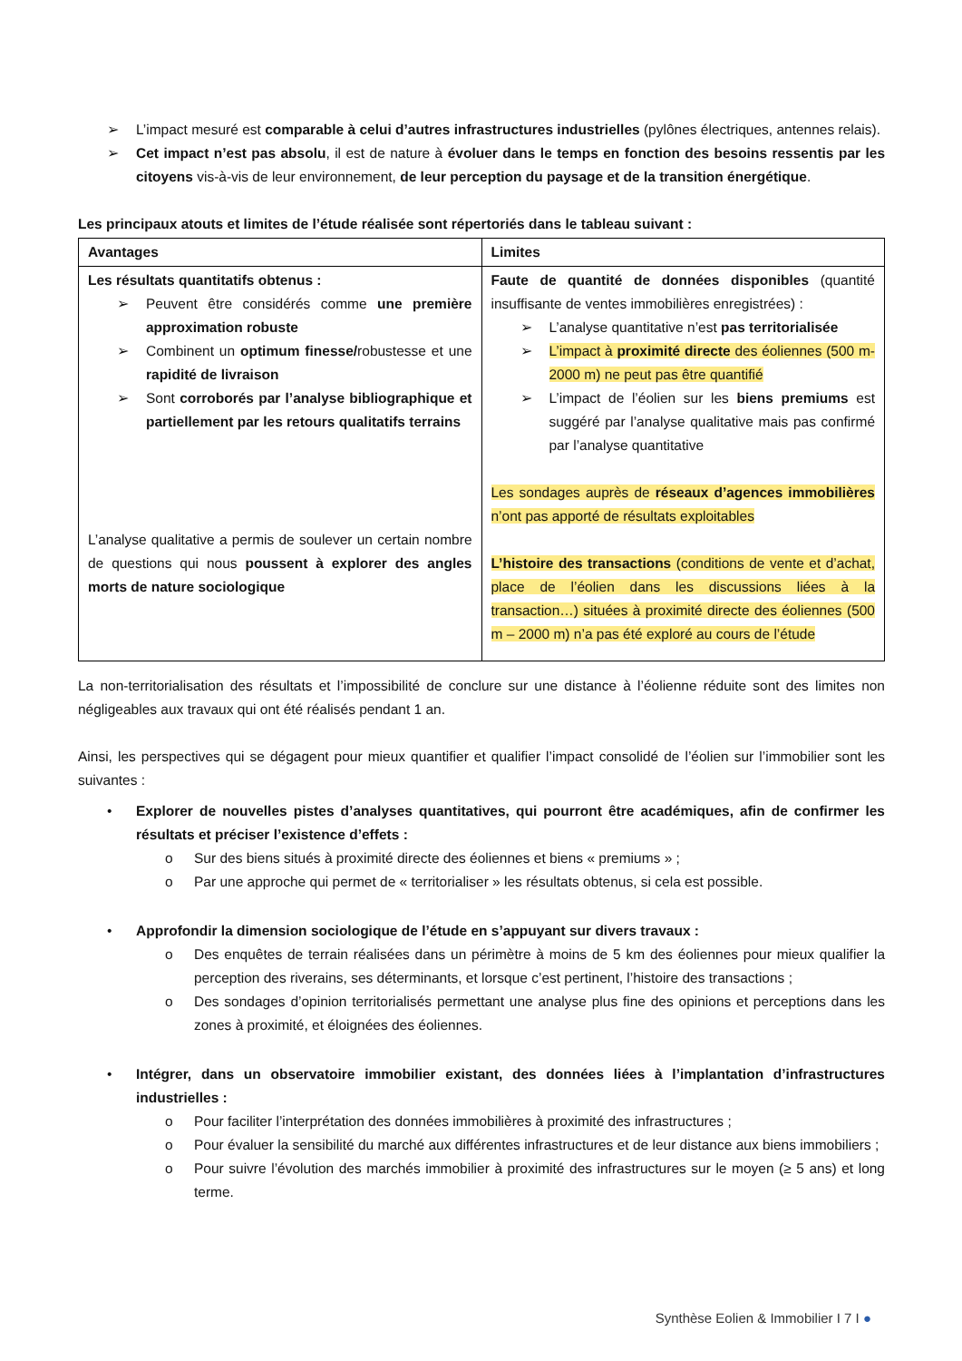➢ L’impact mesuré est comparable à celui d’autres infrastructures industrielles (pylônes électriques, antennes relais).
➢ Cet impact n’est pas absolu, il est de nature à évoluer dans le temps en fonction des besoins ressentis par les citoyens vis-à-vis de leur environnement, de leur perception du paysage et de la transition énergétique.
Les principaux atouts et limites de l’étude réalisée sont répertoriés dans le tableau suivant :
| Avantages | Limites |
| --- | --- |
| Les résultats quantitatifs obtenus : ➢ Peuvent être considérés comme une première approximation robuste ➢ Combinent un optimum finesse/ robustesse et une rapidité de livraison ➢ Sont corroborés par l’analyse bibliographique et partiellement par les retours qualitatifs terrains L’analyse qualitative a permis de soulever un certain nombre de questions qui nous poussent à explorer des angles morts de nature sociologique | Faute de quantité de données disponibles (quantité insuffisante de ventes immobilières enregistrées) : ➢ L’analyse quantitative n’est pas territorialisée ➢ L’impact à proximité directe des éoliennes (500 m-2000 m) ne peut pas être quantifié ➢ L’impact de l’éolien sur les biens premiums est suggéré par l’analyse qualitative mais pas confirmé par l’analyse quantitative Les sondages auprès de réseaux d’agences immobilières n’ont pas apporté de résultats exploitables L’histoire des transactions (conditions de vente et d’achat, place de l’éolien dans les discussions liées à la transaction…) situées à proximité directe des éoliennes (500 m – 2000 m) n’a pas été exploré au cours de l’étude |
La non-territorialisation des résultats et l’impossibilité de conclure sur une distance à l’éolienne réduite sont des limites non négligeables aux travaux qui ont été réalisés pendant 1 an.
Ainsi, les perspectives qui se dégagent pour mieux quantifier et qualifier l’impact consolidé de l’éolien sur l’immobilier sont les suivantes :
• Explorer de nouvelles pistes d’analyses quantitatives, qui pourront être académiques, afin de confirmer les résultats et préciser l’existence d’effets :
o Sur des biens situés à proximité directe des éoliennes et biens « premiums » ;
o Par une approche qui permet de « territorialiser » les résultats obtenus, si cela est possible.
• Approfondir la dimension sociologique de l’étude en s’appuyant sur divers travaux :
o Des enquêtes de terrain réalisées dans un périmètre à moins de 5 km des éoliennes pour mieux qualifier la perception des riverains, ses déterminants, et lorsque c’est pertinent, l’histoire des transactions ;
o Des sondages d’opinion territorialisés permettant une analyse plus fine des opinions et perceptions dans les zones à proximité, et éloignées des éoliennes.
• Intégrer, dans un observatoire immobilier existant, des données liées à l’implantation d’infrastructures industrielles :
o Pour faciliter l’interprétation des données immobilières à proximité des infrastructures ;
o Pour évaluer la sensibilité du marché aux différentes infrastructures et de leur distance aux biens immobiliers ;
o Pour suivre l’évolution des marchés immobilier à proximité des infrastructures sur le moyen (≥ 5 ans) et long terme.
Synthèse Eolien & Immobilier I 7 I ●